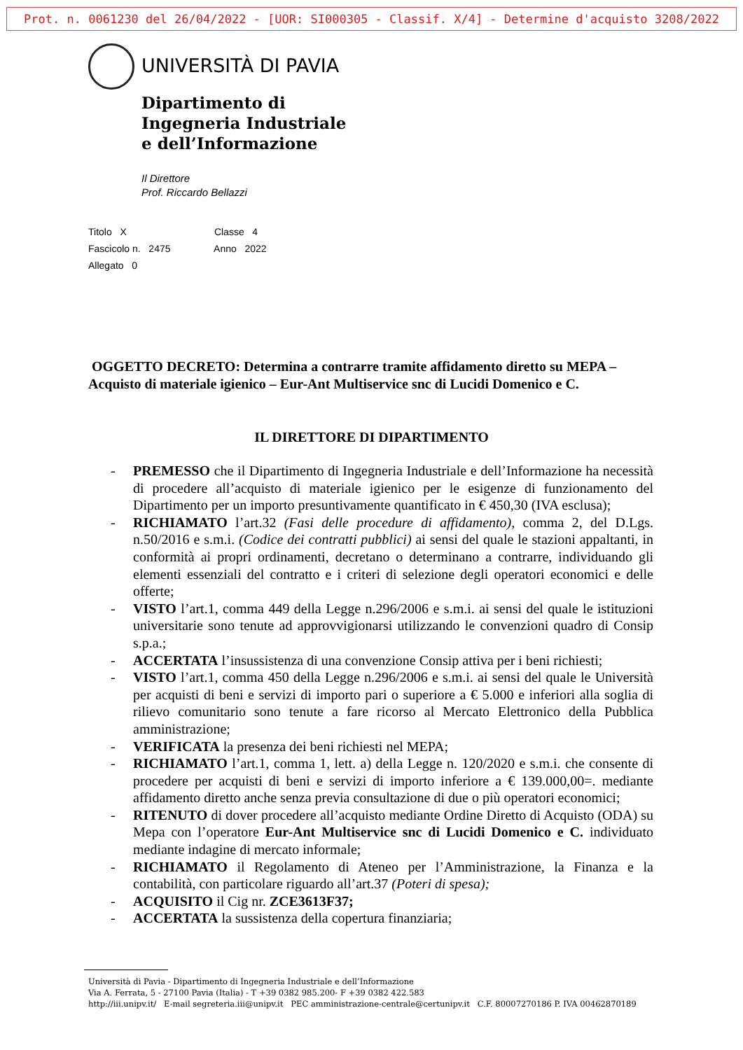Prot. n. 0061230 del 26/04/2022 - [UOR: SI000305 - Classif. X/4] - Determine d'acquisto 3208/2022
UNIVERSITÀ DI PAVIA
Dipartimento di
Ingegneria Industriale
e dell’Informazione
Il Direttore
Prof. Riccardo Bellazzi
Titolo X Classe 4
Fascicolo n. 2475 Anno 2022
Allegato 0
OGGETTO DECRETO: Determina a contrarre tramite affidamento diretto su MEPA – Acquisto di materiale igienico – Eur-Ant Multiservice snc di Lucidi Domenico e C.
IL DIRETTORE DI DIPARTIMENTO
- PREMESSO che il Dipartimento di Ingegneria Industriale e dell’Informazione ha necessità di procedere all’acquisto di materiale igienico per le esigenze di funzionamento del Dipartimento per un importo presuntivamente quantificato in € 450,30 (IVA esclusa);
- RICHIAMATO l’art.32 (Fasi delle procedure di affidamento), comma 2, del D.Lgs. n.50/2016 e s.m.i. (Codice dei contratti pubblici) ai sensi del quale le stazioni appaltanti, in conformità ai propri ordinamenti, decretano o determinano a contrarre, individuando gli elementi essenziali del contratto e i criteri di selezione degli operatori economici e delle offerte;
- VISTO l’art.1, comma 449 della Legge n.296/2006 e s.m.i. ai sensi del quale le istituzioni universitarie sono tenute ad approvvigionarsi utilizzando le convenzioni quadro di Consip s.p.a.;
- ACCERTATA l’insussistenza di una convenzione Consip attiva per i beni richiesti;
- VISTO l’art.1, comma 450 della Legge n.296/2006 e s.m.i. ai sensi del quale le Università per acquisti di beni e servizi di importo pari o superiore a € 5.000 e inferiori alla soglia di rilievo comunitario sono tenute a fare ricorso al Mercato Elettronico della Pubblica amministrazione;
- VERIFICATA la presenza dei beni richiesti nel MEPA;
- RICHIAMATO l’art.1, comma 1, lett. a) della Legge n. 120/2020 e s.m.i. che consente di procedere per acquisti di beni e servizi di importo inferiore a € 139.000,00=. mediante affidamento diretto anche senza previa consultazione di due o più operatori economici;
- RITENUTO di dover procedere all’acquisto mediante Ordine Diretto di Acquisto (ODA) su Mepa con l’operatore Eur-Ant Multiservice snc di Lucidi Domenico e C. individuato mediante indagine di mercato informale;
- RICHIAMATO il Regolamento di Ateneo per l’Amministrazione, la Finanza e la contabilità, con particolare riguardo all’art.37 (Poteri di spesa);
- ACQUISITO il Cig nr. ZCE3613F37;
- ACCERTATA la sussistenza della copertura finanziaria;
Università di Pavia - Dipartimento di Ingegneria Industriale e dell’Informazione
Via A. Ferrata, 5 - 27100 Pavia (Italia) - T +39 0382 985.200- F +39 0382 422.583
http://iii.unipv.it/ E-mail segreteria.iii@unipv.it PEC amministrazione-centrale@certunipv.it C.F. 80007270186 P. IVA 00462870189